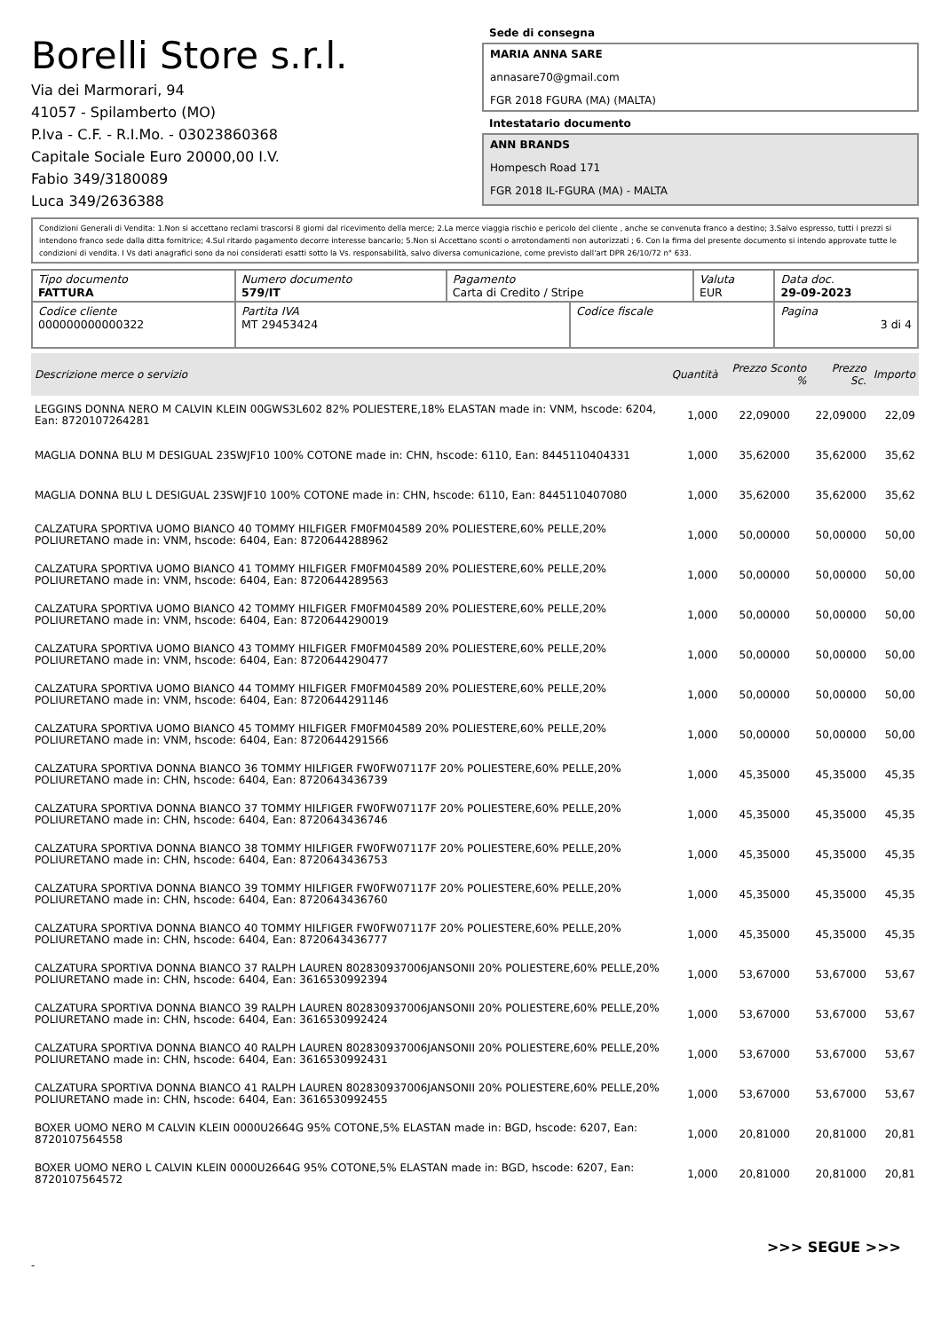Borelli Store s.r.l.
Via dei Marmorari, 94
41057 - Spilamberto (MO)
P.Iva - C.F. - R.I.Mo. - 03023860368
Capitale Sociale Euro 20000,00 I.V.
Fabio 349/3180089
Luca 349/2636388
Sede di consegna
MARIA ANNA SARE
annasare70@gmail.com
FGR 2018 FGURA (MA) (MALTA)
Intestatario documento
ANN BRANDS
Hompesch Road 171
FGR 2018 IL-FGURA (MA) - MALTA
Condizioni Generali di Vendita: 1.Non si accettano reclami trascorsi 8 giorni dal ricevimento della merce; 2.La merce viaggia rischio e pericolo del cliente , anche se convenuta franco a destino; 3.Salvo espresso, tutti i prezzi si intendono franco sede dalla ditta fornitrice; 4.Sul ritardo pagamento decorre interesse bancario; 5.Non si Accettano sconti o arrotondamenti non autorizzati ; 6. Con la firma del presente documento si intendo approvate tutte le condizioni di vendita. I Vs dati anagrafici sono da noi considerati esatti sotto la Vs. responsabilità, salvo diversa comunicazione, come previsto dall'art DPR 26/10/72 n° 633.
| Tipo documento FATTURA | Numero documento 579/IT | Pagamento Carta di Credito / Stripe | | Valuta EUR | Data doc. 29-09-2023 |
| Codice cliente 000000000000322 | Partita IVA MT 29453424 | | Codice fiscale | | Pagina 3 di 4 |
| Descrizione merce o servizio | Quantità | Prezzo Sconto % | | Prezzo Sc. | Importo |
| --- | --- | --- | --- | --- | --- |
| LEGGINS DONNA NERO M CALVIN KLEIN 00GWS3L602 82% POLIESTERE,18% ELASTAN made in: VNM, hscode: 6204, Ean: 8720107264281 | 1,000 | 22,09000 | | 22,09000 | 22,09 |
| MAGLIA DONNA BLU M DESIGUAL 23SWJF10 100% COTONE made in: CHN, hscode: 6110, Ean: 8445110404331 | 1,000 | 35,62000 | | 35,62000 | 35,62 |
| MAGLIA DONNA BLU L DESIGUAL 23SWJF10 100% COTONE made in: CHN, hscode: 6110, Ean: 8445110407080 | 1,000 | 35,62000 | | 35,62000 | 35,62 |
| CALZATURA SPORTIVA UOMO BIANCO 40 TOMMY HILFIGER FM0FM04589 20% POLIESTERE,60% PELLE,20% POLIURETANO made in: VNM, hscode: 6404, Ean: 8720644288962 | 1,000 | 50,00000 | | 50,00000 | 50,00 |
| CALZATURA SPORTIVA UOMO BIANCO 41 TOMMY HILFIGER FM0FM04589 20% POLIESTERE,60% PELLE,20% POLIURETANO made in: VNM, hscode: 6404, Ean: 8720644289563 | 1,000 | 50,00000 | | 50,00000 | 50,00 |
| CALZATURA SPORTIVA UOMO BIANCO 42 TOMMY HILFIGER FM0FM04589 20% POLIESTERE,60% PELLE,20% POLIURETANO made in: VNM, hscode: 6404, Ean: 8720644290019 | 1,000 | 50,00000 | | 50,00000 | 50,00 |
| CALZATURA SPORTIVA UOMO BIANCO 43 TOMMY HILFIGER FM0FM04589 20% POLIESTERE,60% PELLE,20% POLIURETANO made in: VNM, hscode: 6404, Ean: 8720644290477 | 1,000 | 50,00000 | | 50,00000 | 50,00 |
| CALZATURA SPORTIVA UOMO BIANCO 44 TOMMY HILFIGER FM0FM04589 20% POLIESTERE,60% PELLE,20% POLIURETANO made in: VNM, hscode: 6404, Ean: 8720644291146 | 1,000 | 50,00000 | | 50,00000 | 50,00 |
| CALZATURA SPORTIVA UOMO BIANCO 45 TOMMY HILFIGER FM0FM04589 20% POLIESTERE,60% PELLE,20% POLIURETANO made in: VNM, hscode: 6404, Ean: 8720644291566 | 1,000 | 50,00000 | | 50,00000 | 50,00 |
| CALZATURA SPORTIVA DONNA BIANCO 36 TOMMY HILFIGER FW0FW07117F 20% POLIESTERE,60% PELLE,20% POLIURETANO made in: CHN, hscode: 6404, Ean: 8720643436739 | 1,000 | 45,35000 | | 45,35000 | 45,35 |
| CALZATURA SPORTIVA DONNA BIANCO 37 TOMMY HILFIGER FW0FW07117F 20% POLIESTERE,60% PELLE,20% POLIURETANO made in: CHN, hscode: 6404, Ean: 8720643436746 | 1,000 | 45,35000 | | 45,35000 | 45,35 |
| CALZATURA SPORTIVA DONNA BIANCO 38 TOMMY HILFIGER FW0FW07117F 20% POLIESTERE,60% PELLE,20% POLIURETANO made in: CHN, hscode: 6404, Ean: 8720643436753 | 1,000 | 45,35000 | | 45,35000 | 45,35 |
| CALZATURA SPORTIVA DONNA BIANCO 39 TOMMY HILFIGER FW0FW07117F 20% POLIESTERE,60% PELLE,20% POLIURETANO made in: CHN, hscode: 6404, Ean: 8720643436760 | 1,000 | 45,35000 | | 45,35000 | 45,35 |
| CALZATURA SPORTIVA DONNA BIANCO 40 TOMMY HILFIGER FW0FW07117F 20% POLIESTERE,60% PELLE,20% POLIURETANO made in: CHN, hscode: 6404, Ean: 8720643436777 | 1,000 | 45,35000 | | 45,35000 | 45,35 |
| CALZATURA SPORTIVA DONNA BIANCO 37 RALPH LAUREN 802830937006JANSONII 20% POLIESTERE,60% PELLE,20% POLIURETANO made in: CHN, hscode: 6404, Ean: 3616530992394 | 1,000 | 53,67000 | | 53,67000 | 53,67 |
| CALZATURA SPORTIVA DONNA BIANCO 39 RALPH LAUREN 802830937006JANSONII 20% POLIESTERE,60% PELLE,20% POLIURETANO made in: CHN, hscode: 6404, Ean: 3616530992424 | 1,000 | 53,67000 | | 53,67000 | 53,67 |
| CALZATURA SPORTIVA DONNA BIANCO 40 RALPH LAUREN 802830937006JANSONII 20% POLIESTERE,60% PELLE,20% POLIURETANO made in: CHN, hscode: 6404, Ean: 3616530992431 | 1,000 | 53,67000 | | 53,67000 | 53,67 |
| CALZATURA SPORTIVA DONNA BIANCO 41 RALPH LAUREN 802830937006JANSONII 20% POLIESTERE,60% PELLE,20% POLIURETANO made in: CHN, hscode: 6404, Ean: 3616530992455 | 1,000 | 53,67000 | | 53,67000 | 53,67 |
| BOXER UOMO NERO M CALVIN KLEIN 0000U2664G 95% COTONE,5% ELASTAN made in: BGD, hscode: 6207, Ean: 8720107564558 | 1,000 | 20,81000 | | 20,81000 | 20,81 |
| BOXER UOMO NERO L CALVIN KLEIN 0000U2664G 95% COTONE,5% ELASTAN made in: BGD, hscode: 6207, Ean: 8720107564572 | 1,000 | 20,81000 | | 20,81000 | 20,81 |
>>> SEGUE >>>
-